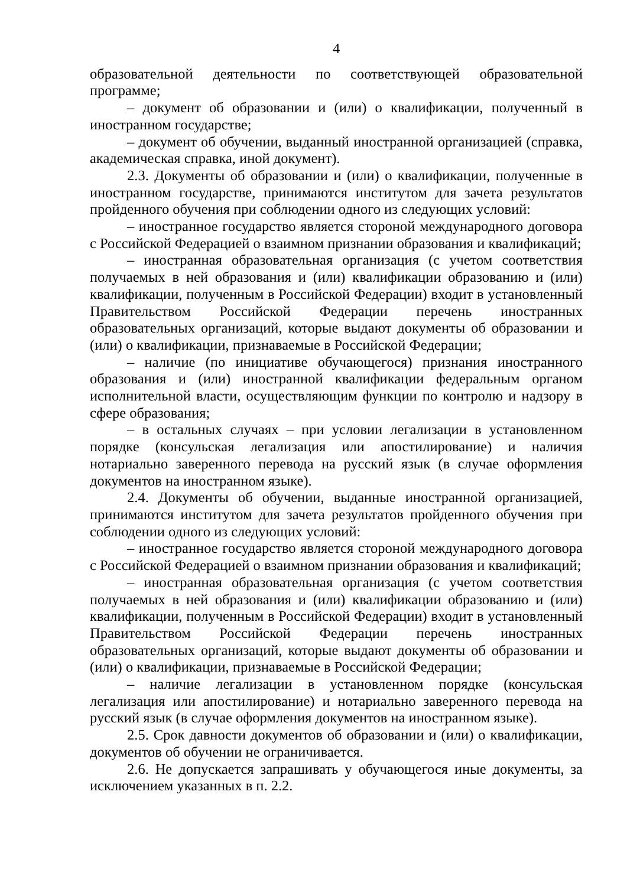4
образовательной деятельности по соответствующей образовательной программе;
– документ об образовании и (или) о квалификации, полученный в иностранном государстве;
– документ об обучении, выданный иностранной организацией (справка, академическая справка, иной документ).
2.3. Документы об образовании и (или) о квалификации, полученные в иностранном государстве, принимаются институтом для зачета результатов пройденного обучения при соблюдении одного из следующих условий:
– иностранное государство является стороной международного договора с Российской Федерацией о взаимном признании образования и квалификаций;
– иностранная образовательная организация (с учетом соответствия получаемых в ней образования и (или) квалификации образованию и (или) квалификации, полученным в Российской Федерации) входит в установленный Правительством Российской Федерации перечень иностранных образовательных организаций, которые выдают документы об образовании и (или) о квалификации, признаваемые в Российской Федерации;
– наличие (по инициативе обучающегося) признания иностранного образования и (или) иностранной квалификации федеральным органом исполнительной власти, осуществляющим функции по контролю и надзору в сфере образования;
– в остальных случаях – при условии легализации в установленном порядке (консульская легализация или апостилирование) и наличия нотариально заверенного перевода на русский язык (в случае оформления документов на иностранном языке).
2.4. Документы об обучении, выданные иностранной организацией, принимаются институтом для зачета результатов пройденного обучения при соблюдении одного из следующих условий:
– иностранное государство является стороной международного договора с Российской Федерацией о взаимном признании образования и квалификаций;
– иностранная образовательная организация (с учетом соответствия получаемых в ней образования и (или) квалификации образованию и (или) квалификации, полученным в Российской Федерации) входит в установленный Правительством Российской Федерации перечень иностранных образовательных организаций, которые выдают документы об образовании и (или) о квалификации, признаваемые в Российской Федерации;
– наличие легализации в установленном порядке (консульская легализация или апостилирование) и нотариально заверенного перевода на русский язык (в случае оформления документов на иностранном языке).
2.5. Срок давности документов об образовании и (или) о квалификации, документов об обучении не ограничивается.
2.6. Не допускается запрашивать у обучающегося иные документы, за исключением указанных в п. 2.2.